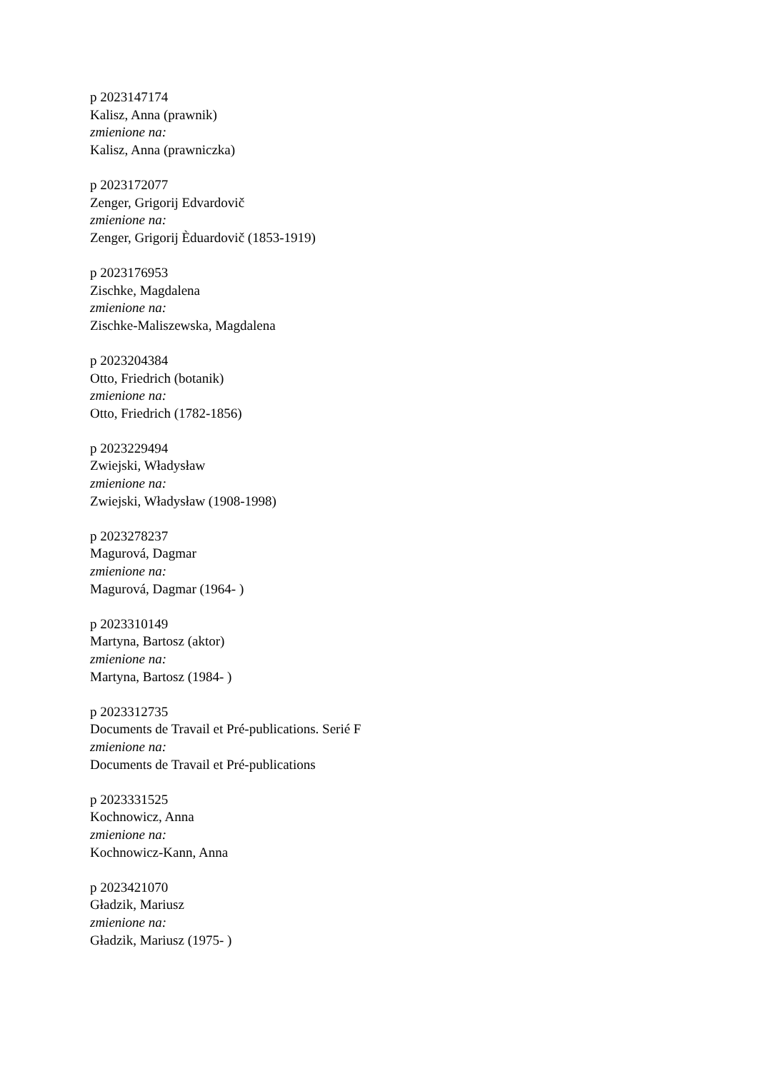p 2023147174
Kalisz, Anna (prawnik)
zmienione na:
Kalisz, Anna (prawniczka)
p 2023172077
Zenger, Grigorij Edvardovič
zmienione na:
Zenger, Grigorij Èduardovič (1853-1919)
p 2023176953
Zischke, Magdalena
zmienione na:
Zischke-Maliszewska, Magdalena
p 2023204384
Otto, Friedrich (botanik)
zmienione na:
Otto, Friedrich (1782-1856)
p 2023229494
Zwiejski, Władysław
zmienione na:
Zwiejski, Władysław (1908-1998)
p 2023278237
Magurová, Dagmar
zmienione na:
Magurová, Dagmar (1964- )
p 2023310149
Martyna, Bartosz (aktor)
zmienione na:
Martyna, Bartosz (1984- )
p 2023312735
Documents de Travail et Pré-publications. Serié F
zmienione na:
Documents de Travail et Pré-publications
p 2023331525
Kochnowicz, Anna
zmienione na:
Kochnowicz-Kann, Anna
p 2023421070
Gładzik, Mariusz
zmienione na:
Gładzik, Mariusz (1975- )